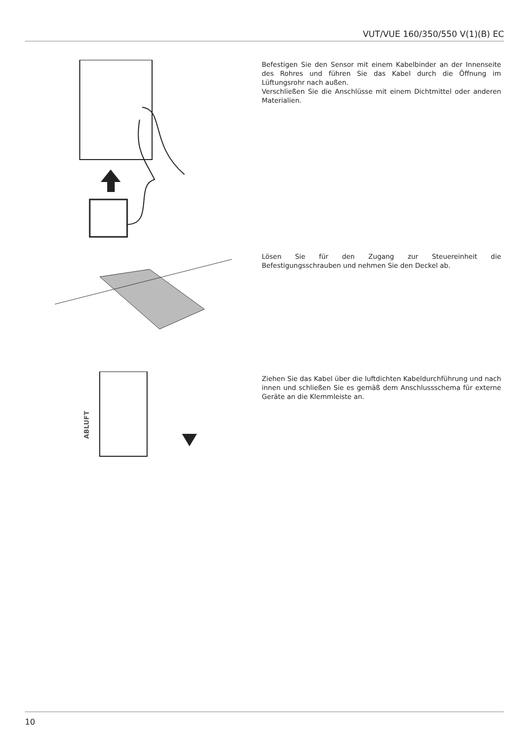VUT/VUE 160/350/550 V(1)(B) EC
Befestigen Sie den Sensor mit einem Kabelbinder an der Innenseite des Rohres und führen Sie das Kabel durch die Öffnung im Lüftungsrohr nach außen.
Verschließen Sie die Anschlüsse mit einem Dichtmittel oder anderen Materialien.
Lösen Sie für den Zugang zur Steuereinheit die Befestigungsschrauben und nehmen Sie den Deckel ab.
ABLUFT
Ziehen Sie das Kabel über die luftdichten Kabeldurchführung und nach innen und schließen Sie es gemäß dem Anschlussschema für externe Geräte an die Klemmleiste an.
10